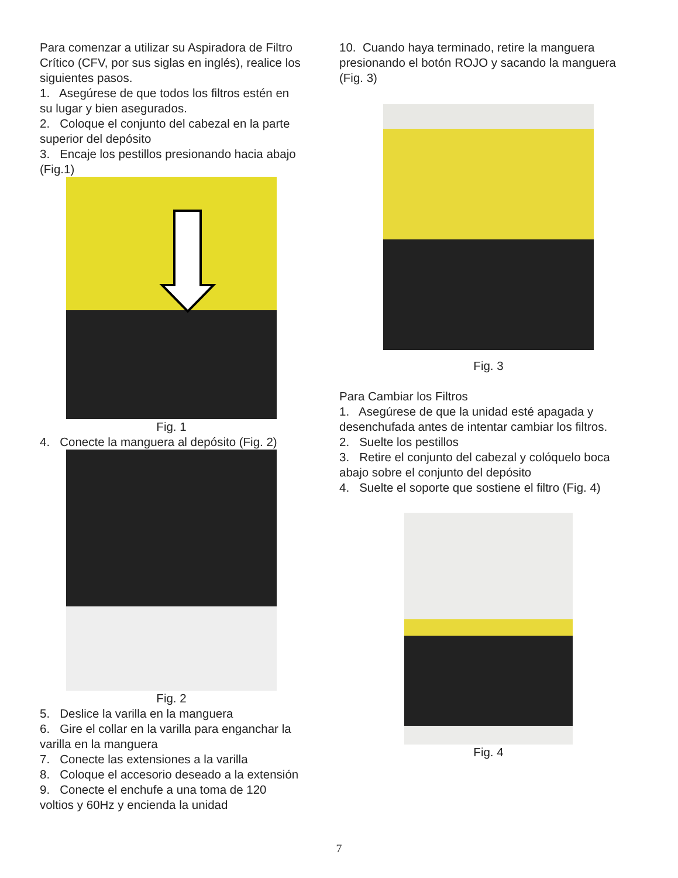Para comenzar a utilizar su Aspiradora de Filtro Crítico (CFV, por sus siglas en inglés), realice los siguientes pasos.
1. Asegúrese de que todos los filtros estén en su lugar y bien asegurados.
2. Coloque el conjunto del cabezal en la parte superior del depósito
3. Encaje los pestillos presionando hacia abajo (Fig.1)
Fig. 1
4. Conecte la manguera al depósito (Fig. 2)
Fig. 2
5. Deslice la varilla en la manguera
6. Gire el collar en la varilla para enganchar la varilla en la manguera
7. Conecte las extensiones a la varilla
8. Coloque el accesorio deseado a la extensión
9. Conecte el enchufe a una toma de 120 voltios y 60Hz y encienda la unidad
10. Cuando haya terminado, retire la manguera presionando el botón ROJO y sacando la manguera (Fig. 3)
Fig. 3
Para Cambiar los Filtros
1. Asegúrese de que la unidad esté apagada y desenchufada antes de intentar cambiar los filtros.
2. Suelte los pestillos
3. Retire el conjunto del cabezal y colóquelo boca abajo sobre el conjunto del depósito
4. Suelte el soporte que sostiene el filtro (Fig. 4)
Fig. 4
7